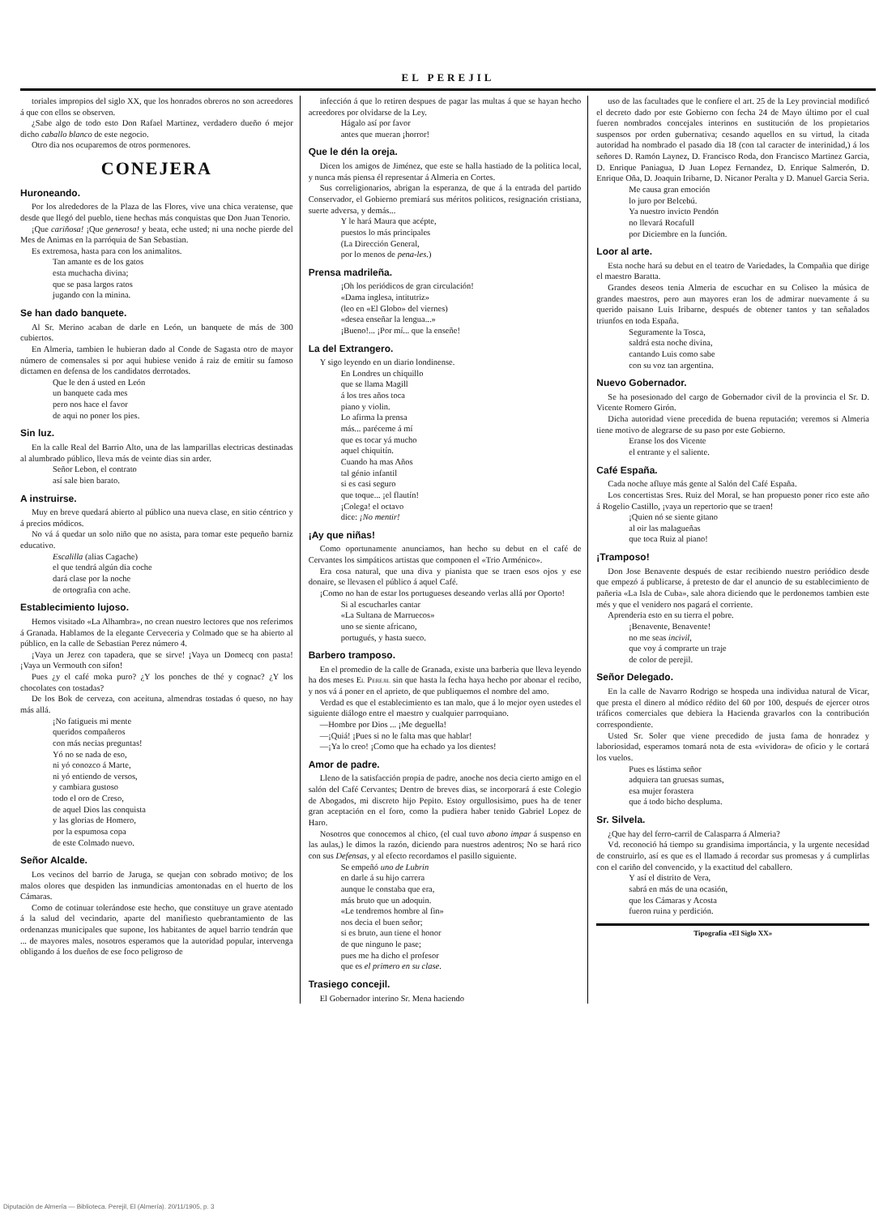EL PEREJIL
toriales impropios del siglo XX, que los honrados obreros no son acreedores á que con ellos se observen.
¿Sabe algo de todo esto Don Rafael Martinez, verdadero dueño ó mejor dicho caballo blanco de este negocio.
Otro dia nos ocuparemos de otros pormenores.
CONEJERA
Huroneando.
Por los alrededores de la Plaza de las Flores, vive una chica veratense, que desde que llegó del pueblo, tiene hechas más conquistas que Don Juan Tenorio.
¡Que cariñosa! ¡Que generosa! y beata, eche usted; ni una noche pierde del Mes de Animas en la parróquia de San Sebastian.
Es extremosa, hasta para con los animalitos.
Tan amante es de los gatos
esta muchacha divina;
que se pasa largos ratos
jugando con la minina.
Se han dado banquete.
Al Sr. Merino acaban de darle en León, un banquete de más de 300 cubiertos.
En Almeria, tambien le hubieran dado al Conde de Sagasta otro de mayor número de comensales si por aqui hubiese venido á raiz de emitir su famoso dictamen en defensa de los candidatos derrotados.
Que le den á usted en León
un banquete cada mes
pero nos hace el favor
de aqui no poner los pies.
Sin luz.
En la calle Real del Barrio Alto, una de las lamparillas electricas destinadas al alumbrado público, lleva más de veinte dias sin arder.
Señor Lebon, el contrato
así sale bien barato.
A instruirse.
Muy en breve quedará abierto al público una nueva clase, en sitio céntrico y á precios módicos.
No vá á quedar un solo niño que no asista, para tomar este pequeño barniz educativo.
Escalilla (alias Cagache)
el que tendrá algún dia coche
dará clase por la noche
de ortografia con ache.
Establecimiento lujoso.
Hemos visitado «La Alhambra», no crean nuestro lectores que nos referimos á Granada. Hablamos de la elegante Cerveceria y Colmado que se ha abierto al público, en la calle de Sebastian Perez número 4.
¡Vaya un Jerez con tapadera, que se sirve! ¡Vaya un Domecq con pasta! ¡Vaya un Vermouth con sifon!
Pues ¿y el café moka puro? ¿Y los ponches de thé y cognac? ¿Y los chocolates con tostadas?
De los Bok de cerveza, con aceituna, almendras tostadas ó queso, no hay más allá.
¡No fatigueis mi mente
queridos compañeros
con más necias preguntas!
Yó no se nada de eso,
ni yó conozco á Marte,
ni yó entiendo de versos,
y cambiara gustoso
todo el oro de Creso,
de aquel Dios las conquista
y las glorias de Homero,
por la espumosa copa
de este Colmado nuevo.
Señor Alcalde.
Los vecinos del barrio de Jaruga, se quejan con sobrado motivo; de los malos olores que despiden las inmundicias amontonadas en el huerto de los Cámaras.
Como de cotinuar tolerándose este hecho, que constituye un grave atentado á la salud del vecindario, aparte del manifiesto quebrantamiento de las ordenanzas municipales que supone, los habitantes de aquel barrio tendrán que ... de mayores males, nosotros esperamos que la autoridad popular, intervenga obligando á los dueños de ese foco peligroso de
infección á que lo retiren despues de pagar las multas á que se hayan hecho acreedores por olvidarse de la Ley.
Hágalo así por favor
antes que mueran ¡horror!
Que le dén la oreja.
Dicen los amigos de Jiménez, que este se halla hastiado de la politica local, y nunca más piensa él representar á Almeria en Cortes.
Sus correligionarios, abrigan la esperanza, de que á la entrada del partido Conservador, el Gobierno premiará sus méritos politicos, resignación cristiana, suerte adversa, y demás...
Y le hará Maura que acépte,
puestos lo más principales
(La Dirección General,
por lo menos de pena-les.)
Prensa madrileña.
¡Oh los periódicos de gran circulación!
«Dama inglesa, intitutriz»
(leo en «El Globo» del viernes)
«desea enseñar la lengua...»
¡Bueno!... ¡Por mí... que la enseñe!
La del Extrangero.
Y sigo leyendo en un diario londinense.
En Londres un chiquillo
que se llama Magill
á los tres años toca
piano y violin.
Lo afirma la prensa
más... paréceme á mí
que es tocar yá mucho
aquel chiquitín.
Cuando ha mas Años
tal génio infantil
si es casi seguro
que toque... ¡el flautín!
¡Colega! el octavo
dice: ¡No mentir!
¡Ay que niñas!
Como oportunamente anunciamos, han hecho su debut en el café de Cervantes los simpáticos artistas que componen el «Trio Arménico».
Era cosa natural, que una diva y pianista que se traen esos ojos y ese donaire, se llevasen el público á aquel Café.
¡Como no han de estar los portugueses deseando verlas allá por Oporto!
Si al escucharles cantar
«La Sultana de Marruecos»
uno se siente africano,
portugués, y hasta sueco.
Barbero tramposo.
En el promedio de la calle de Granada, existe una barberia que lleva leyendo ha dos meses El Perejil sin que hasta la fecha haya hecho por abonar el recibo, y nos vá á poner en el aprieto, de que publiquemos el nombre del amo.
Verdad es que el establecimiento es tan malo, que á lo mejor oyen ustedes el siguiente diálogo entre el maestro y cualquier parroquiano.
—Hombre por Dios ... ¡Me deguella!
—¡Quiá! ¡Pues si no le falta mas que hablar!
—¡Ya lo creo! ¡Como que ha echado ya los dientes!
Amor de padre.
Lleno de la satisfacción propia de padre, anoche nos decia cierto amigo en el salón del Café Cervantes; Dentro de breves dias, se incorporará á este Colegio de Abogados, mi discreto hijo Pepito. Estoy orgullosisimo, pues ha de tener gran aceptación en el foro, como la pudiera haber tenido Gabriel Lopez de Haro.
Nosotros que conocemos al chico, (el cual tuvo abono impar á suspenso en las aulas,) le dimos la razón, diciendo para nuestros adentros; No se hará rico con sus Defensas, y al efecto recordamos el pasillo siguiente.
Se empeñó uno de Lubrin
en darle á su hijo carrera
aunque le constaba que era,
más bruto que un adoquin.
«Le tendremos hombre al fin»
nos decia el buen señor;
si es bruto, aun tiene el honor
de que ninguno le pase;
pues me ha dicho el profesor
que es el primero en su clase.
Trasiego concejil.
El Gobernador interino Sr. Mena haciendo
uso de las facultades que le confiere el art. 25 de la Ley provincial modificó el decreto dado por este Gobierno con fecha 24 de Mayo último por el cual fueren nombrados concejales interinos en sustitución de los propietarios suspensos por orden gubernativa; cesando aquellos en su virtud, la citada autoridad ha nombrado el pasado dia 18 (con tal caracter de interinidad,) á los señores D. Ramón Laynez, D. Francisco Roda, don Francisco Martinez Garcia, D. Enrique Paniagua, D Juan Lopez Fernandez, D. Enrique Salmerón, D. Enrique Oña, D. Joaquin Iribarne, D. Nicanor Peralta y D. Manuel Garcia Seria.
Me causa gran emoción
lo juro por Belcebú.
Ya nuestro invicto Pendón
no llevará Rocafull
por Diciembre en la función.
Loor al arte.
Esta noche hará su debut en el teatro de Variedades, la Compañia que dirige el maestro Baratta.
Grandes deseos tenia Almeria de escuchar en su Coliseo la música de grandes maestros, pero aun mayores eran los de admirar nuevamente á su querido paisano Luis Iribarne, después de obtener tantos y tan señalados triunfos en toda España.
Seguramente la Tosca,
saldrá esta noche divina,
cantando Luis como sabe
con su voz tan argentina.
Nuevo Gobernador.
Se ha posesionado del cargo de Gobernador civil de la provincia el Sr. D. Vicente Romero Girón.
Dicha autoridad viene precedida de buena reputación; veremos si Almeria tiene motivo de alegrarse de su paso por este Gobierno.
Eranse los dos Vicente
el entrante y el saliente.
Café España.
Cada noche afluye más gente al Salón del Café España.
Los concertistas Sres. Ruiz del Moral, se han propuesto poner rico este año á Rogelio Castillo, ¡vaya un repertorio que se traen!
¡Quien nó se siente gitano
al oir las malagueñas
que toca Ruiz al piano!
¡Tramposo!
Don Jose Benavente después de estar recibiendo nuestro periódico desde que empezó á publicarse, á pretesto de dar el anuncio de su establecimiento de pañeria «La Isla de Cuba», sale ahora diciendo que le perdonemos tambien este més y que el venidero nos pagará el corriente.
Aprenderia esto en su tierra el pobre.
¡Benavente, Benavente!
no me seas incivil,
que voy á comprarte un traje
de color de perejil.
Señor Delegado.
En la calle de Navarro Rodrigo se hospeda una individua natural de Vicar, que presta el dinero al módico rédito del 60 por 100, después de ejercer otros tráficos comerciales que debiera la Hacienda gravarlos con la contribución correspondiente.
Usted Sr. Soler que viene precedido de justa fama de honradez y laboriosidad, esperamos tomará nota de esta «vividora» de oficio y le cortará los vuelos.
Pues es lástima señor
adquiera tan gruesas sumas,
esa mujer forastera
que á todo bicho despluma.
Sr. Silvela.
¿Que hay del ferro-carril de Calasparra á Almeria?
Vd. reconoció há tiempo su grandisima importáncia, y la urgente necesidad de construirlo, así es que es el llamado á recordar sus promesas y á cumplirlas con el cariño del convencido, y la exactitud del caballero.
Y así el distrito de Vera,
sabrá en más de una ocasión,
que los Cámaras y Acosta
fueron ruina y perdición.
Tipografia «El Siglo XX»
Diputación de Almería — Biblioteca. Perejil, El (Almería). 20/11/1905, p. 3